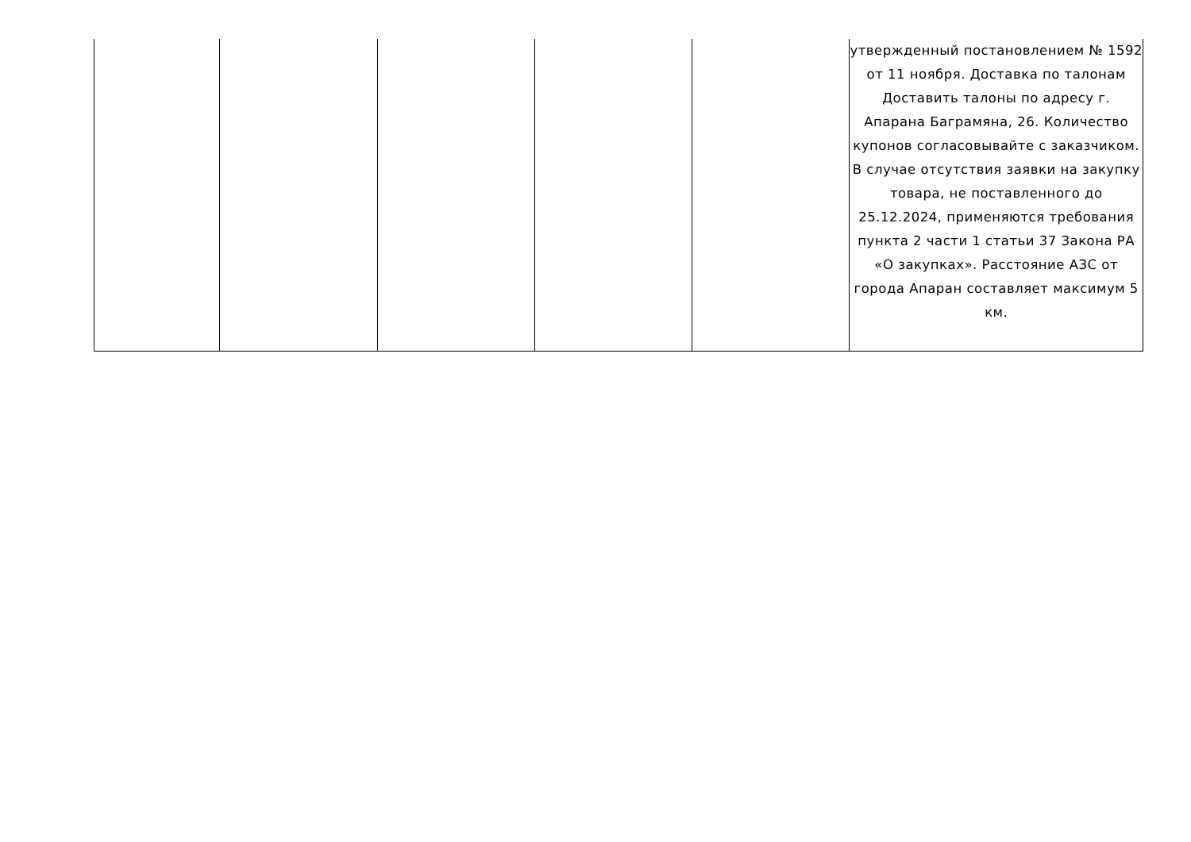| | | | | | утвержденный постановлением № 1592 от 11 ноября. Доставка по талонам Доставить талоны по адресу г. Апарана Баграмяна, 26. Количество купонов согласовывайте с заказчиком. В случае отсутствия заявки на закупку товара, не поставленного до 25.12.2024, применяются требования пункта 2 части 1 статьи 37 Закона РА «О закупках». Расстояние АЗС от города Апаран составляет максимум 5 км. |